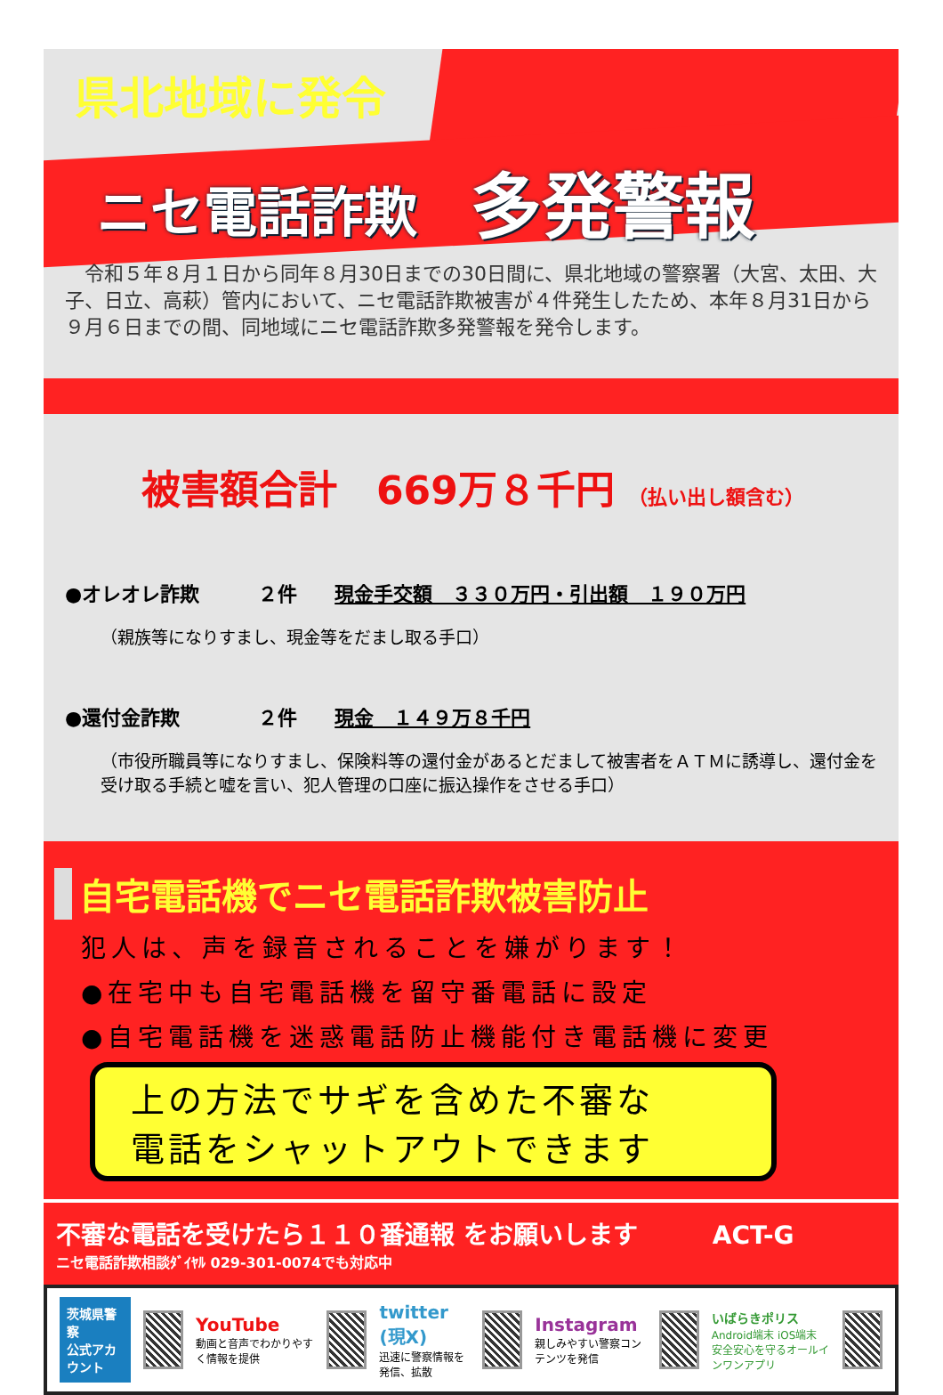県北地域に発令
ニセ電話詐欺 多発警報
　令和５年８月１日から同年８月30日までの30日間に、県北地域の警察署（大宮、太田、大子、日立、高萩）管内において、ニセ電話詐欺被害が４件発生したため、本年８月31日から９月６日までの間、同地域にニセ電話詐欺多発警報を発令します。
被害額合計　669万８千円 （払い出し額含む）
●オレオレ詐欺　　　２件　現金手交額　３３０万円・引出額　１９０万円
（親族等になりすまし、現金等をだまし取る手口）
●還付金詐欺　　　　２件　現金　１４９万８千円
（市役所職員等になりすまし、保険料等の還付金があるとだまして被害者をＡＴＭに誘導し、還付金を受け取る手続と嘘を言い、犯人管理の口座に振込操作をさせる手口）
自宅電話機でニセ電話詐欺被害防止
犯人は、声を録音されることを嫌がります！
●在宅中も自宅電話機を留守番電話に設定
●自宅電話機を迷惑電話防止機能付き電話機に変更
上の方法でサギを含めた不審な
電話をシャットアウトできます
不審な電話を受けたら１１０番通報 をお願いします　　　ACT-G
ニセ電話詐欺相談ﾀﾞｲﾔﾙ 029-301-0074でも対応中
茨城県警察
公式アカウント
YouTube
動画と音声でわかりやすく情報を提供
twitter (現X)
迅速に警察情報を発信、拡散
Instagram
親しみやすい警察コンテンツを発信
いばらきポリス
Android端末 iOS端末
安全安心を守るオールインワンアプリ